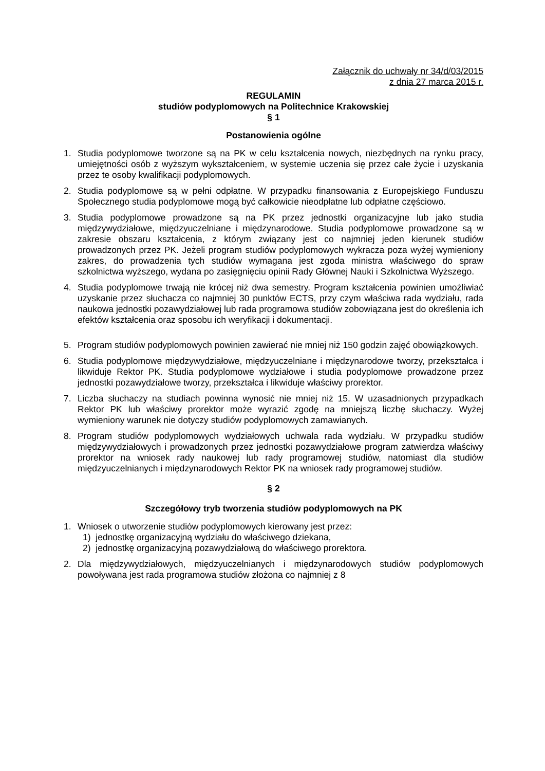Załącznik do uchwały nr 34/d/03/2015
z dnia 27 marca 2015 r.
REGULAMIN
studiów podyplomowych na Politechnice Krakowskiej
§ 1
Postanowienia ogólne
1. Studia podyplomowe tworzone są na PK w celu kształcenia nowych, niezbędnych na rynku pracy, umiejętności osób z wyższym wykształceniem, w systemie uczenia się przez całe życie i uzyskania przez te osoby kwalifikacji podyplomowych.
2. Studia podyplomowe są w pełni odpłatne. W przypadku finansowania z Europejskiego Funduszu Społecznego studia podyplomowe mogą być całkowicie nieodpłatne lub odpłatne częściowo.
3. Studia podyplomowe prowadzone są na PK przez jednostki organizacyjne lub jako studia międzywydziałowe, międzyuczelniane i międzynarodowe. Studia podyplomowe prowadzone są w zakresie obszaru kształcenia, z którym związany jest co najmniej jeden kierunek studiów prowadzonych przez PK. Jeżeli program studiów podyplomowych wykracza poza wyżej wymieniony zakres, do prowadzenia tych studiów wymagana jest zgoda ministra właściwego do spraw szkolnictwa wyższego, wydana po zasięgnięciu opinii Rady Głównej Nauki i Szkolnictwa Wyższego.
4. Studia podyplomowe trwają nie krócej niż dwa semestry. Program kształcenia powinien umożliwiać uzyskanie przez słuchacza co najmniej 30 punktów ECTS, przy czym właściwa rada wydziału, rada naukowa jednostki pozawydziałowej lub rada programowa studiów zobowiązana jest do określenia ich efektów kształcenia oraz sposobu ich weryfikacji i dokumentacji.
5. Program studiów podyplomowych powinien zawierać nie mniej niż 150 godzin zajęć obowiązkowych.
6. Studia podyplomowe międzywydziałowe, międzyuczelniane i międzynarodowe tworzy, przekształca i likwiduje Rektor PK. Studia podyplomowe wydziałowe i studia podyplomowe prowadzone przez jednostki pozawydziałowe tworzy, przekształca i likwiduje właściwy prorektor.
7. Liczba słuchaczy na studiach powinna wynosić nie mniej niż 15. W uzasadnionych przypadkach Rektor PK lub właściwy prorektor może wyrazić zgodę na mniejszą liczbę słuchaczy. Wyżej wymieniony warunek nie dotyczy studiów podyplomowych zamawianych.
8. Program studiów podyplomowych wydziałowych uchwala rada wydziału. W przypadku studiów międzywydziałowych i prowadzonych przez jednostki pozawydziałowe program zatwierdza właściwy prorektor na wniosek rady naukowej lub rady programowej studiów, natomiast dla studiów międzyuczelnianych i międzynarodowych Rektor PK na wniosek rady programowej studiów.
§ 2
Szczegółowy tryb tworzenia studiów podyplomowych na PK
1. Wniosek o utworzenie studiów podyplomowych kierowany jest przez:
1) jednostkę organizacyjną wydziału do właściwego dziekana,
2) jednostkę organizacyjną pozawydziałową do właściwego prorektora.
2. Dla międzywydziałowych, międzyuczelnianych i międzynarodowych studiów podyplomowych powoływana jest rada programowa studiów złożona co najmniej z 8